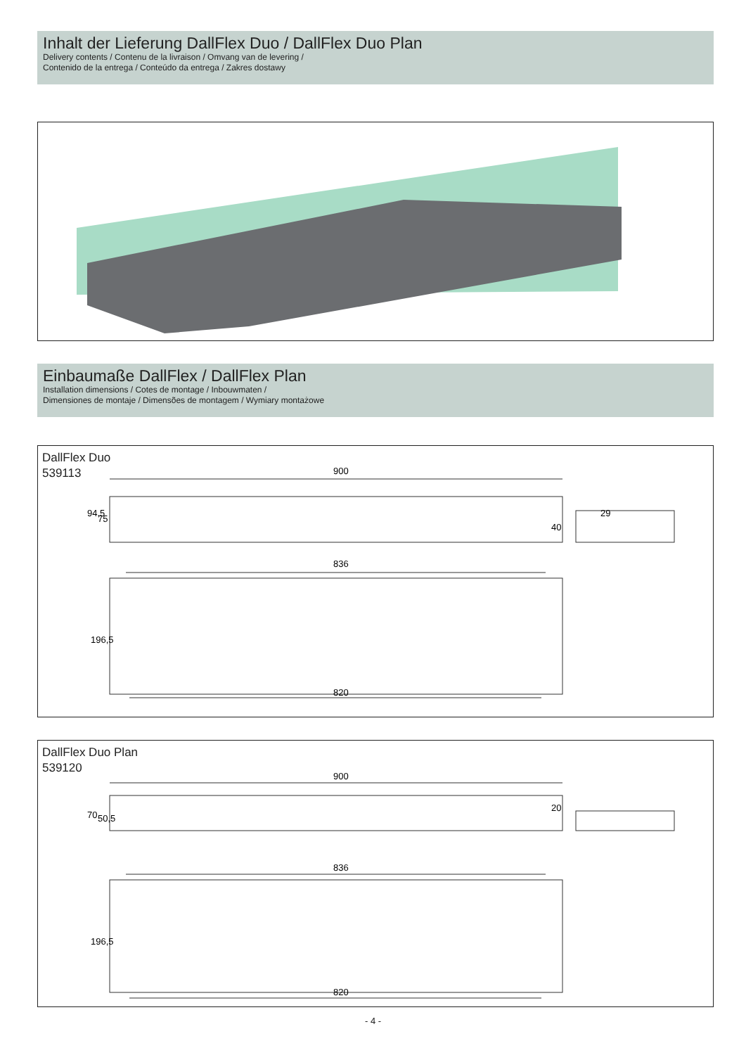Inhalt der Lieferung DallFlex Duo / DallFlex Duo Plan
Delivery contents / Contenu de la livraison / Omvang van de levering /
Contenido de la entrega / Conteúdo da entrega / Zakres dostawy
Einbaumaße DallFlex / DallFlex Plan
Installation dimensions / Cotes de montage / Inbouwmaten /
Dimensiones de montaje / Dimensões de montagem / Wymiary montażowe
DallFlex Duo
539113
900
836
820
94,5
75
40
29
196,5
DallFlex Duo Plan
539120
900
836
820
70
50,5
20
196,5
- 4 -